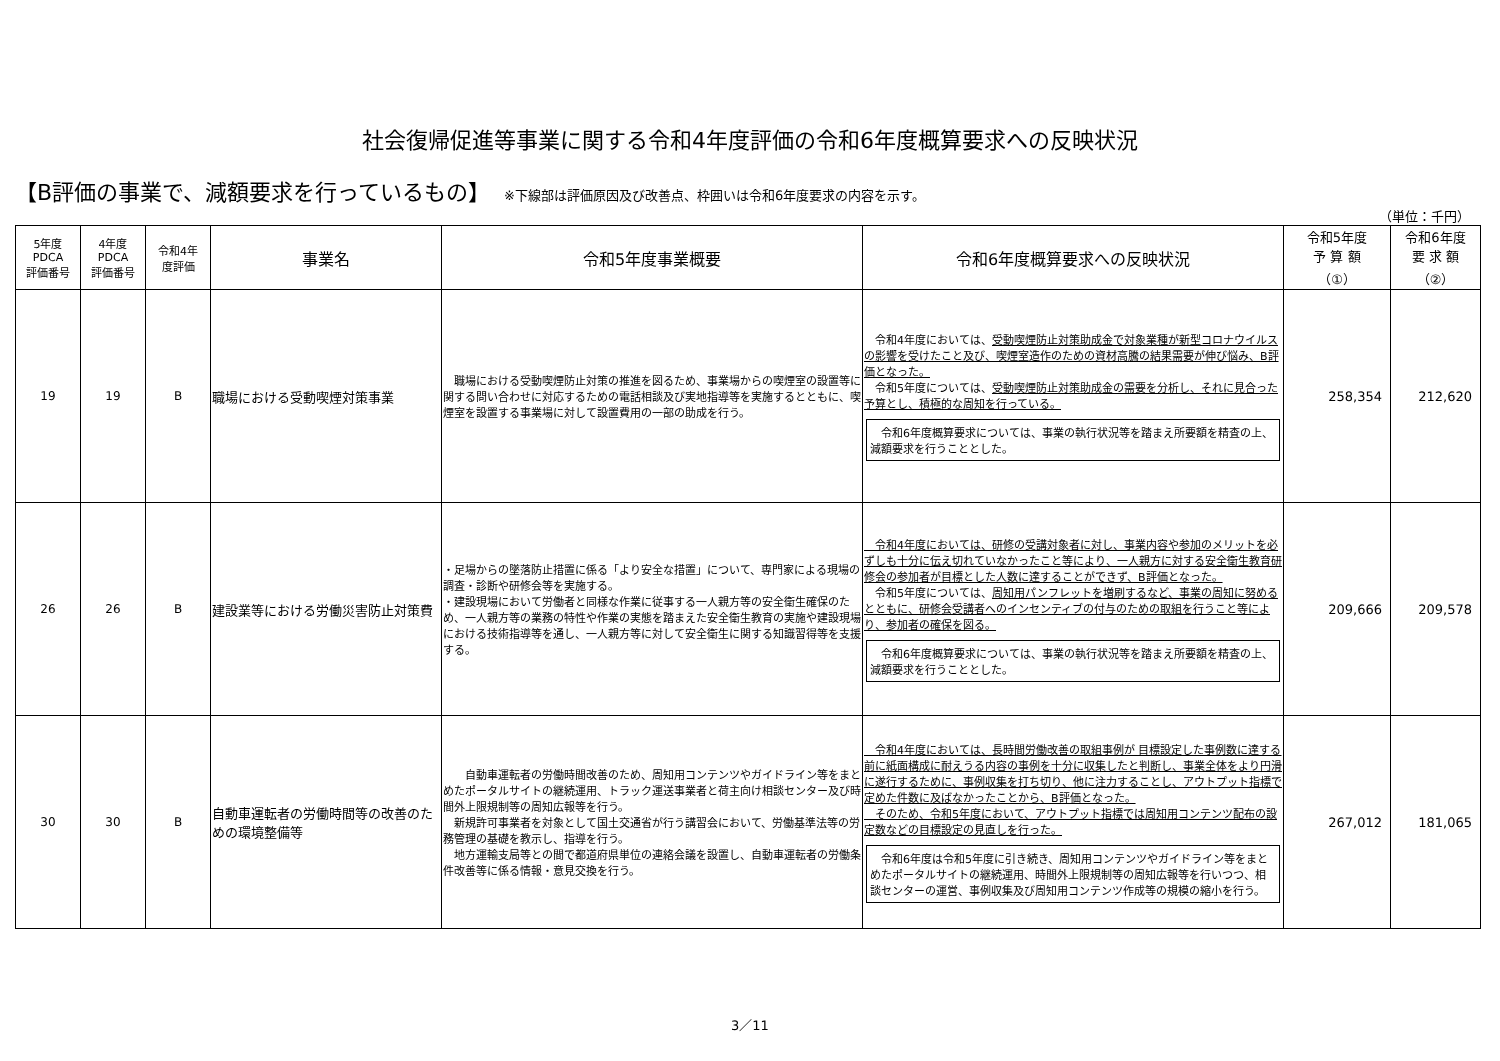社会復帰促進等事業に関する令和4年度評価の令和6年度概算要求への反映状況
【B評価の事業で、減額要求を行っているもの】 ※下線部は評価原因及び改善点、枠囲いは令和6年度要求の内容を示す。
（単位：千円）
| 5年度 PDCA 評価番号 | 4年度 PDCA 評価番号 | 令和4年 度評価 | 事業名 | 令和5年度事業概要 | 令和6年度概算要求への反映状況 | 令和5年度 予 算 額 （①） | 令和6年度 要 求 額 （②） |
| --- | --- | --- | --- | --- | --- | --- | --- |
| 19 | 19 | B | 職場における受動喫煙対策事業 | 職場における受動喫煙防止対策の推進を図るため、事業場からの喫煙室の設置等に関する問い合わせに対応するための電話相談及び実地指導等を実施するとともに、喫煙室を設置する事業場に対して設置費用の一部の助成を行う。 | 令和4年度においては、 受動喫煙防止対策助成金で対象業種が新型コロナウイルスの影響を受けたこと及び、喫煙室造作のための資材高騰の結果需要が伸び悩み、B評価となった。 令和5年度については、 受動喫煙防止対策助成金の需要を分析し、それに見合った予算とし、積極的な周知を行っている。 令和6年度概算要求については、事業の執行状況等を踏まえ所要額を精査の上、減額要求を行うこととした。 | 258,354 | 212,620 |
| 26 | 26 | B | 建設業等における労働災害防止対策費 | ・足場からの墜落防止措置に係る「より安全な措置」について、専門家による現場の調査・診断や研修会等を実施する。 ・建設現場において労働者と同様な作業に従事する一人親方等の安全衛生確保のため、一人親方等の業務の特性や作業の実態を踏まえた安全衛生教育の実施や建設現場における技術指導等を通し、一人親方等に対して安全衛生に関する知識習得等を支援する。 | 令和4年度においては、研修の受講対象者に対し、事業内容や参加のメリットを必ずしも十分に伝え切れていなかったこと等により、一人親方に対する安全衛生教育研修会の参加者が目標とした人数に達することができず、B評価となった。 令和5年度については、 周知用パンフレットを増刷するなど、事業の周知に努めるとともに、研修会受講者へのインセンティブの付与のための取組を行うこと等により、参加者の確保を図る。 令和6年度概算要求については、事業の執行状況等を踏まえ所要額を精査の上、減額要求を行うこととした。 | 209,666 | 209,578 |
| 30 | 30 | B | 自動車運転者の労働時間等の改善のための環境整備等 | 自動車運転者の労働時間改善のため、周知用コンテンツやガイドライン等をまとめたポータルサイトの継続運用、トラック運送事業者と荷主向け相談センター及び時間外上限規制等の周知広報等を行う。 新規許可事業者を対象として国土交通省が行う講習会において、労働基準法等の労務管理の基礎を教示し、指導を行う。 地方運輸支局等との間で都道府県単位の連絡会議を設置し、自動車運転者の労働条件改善等に係る情報・意見交換を行う。 | 令和4年度においては、長時間労働改善の取組事例が 目標設定した事例数に達する前に紙面構成に耐えうる内容の事例を十分に収集したと判断し、事業全体をより円滑に遂行するために、事例収集を打ち切り、他に注力することし、アウトプット指標で定めた件数に及ばなかったことから、B評価となった。 そのため、令和5年度において、アウトプット指標では周知用コンテンツ配布の設定数などの目標設定の見直しを行った。 令和6年度は令和5年度に引き続き、周知用コンテンツやガイドライン等をまとめたポータルサイトの継続運用、時間外上限規制等の周知広報等を行いつつ、相談センターの運営、事例収集及び周知用コンテンツ作成等の規模の縮小を行う。 | 267,012 | 181,065 |
3／11